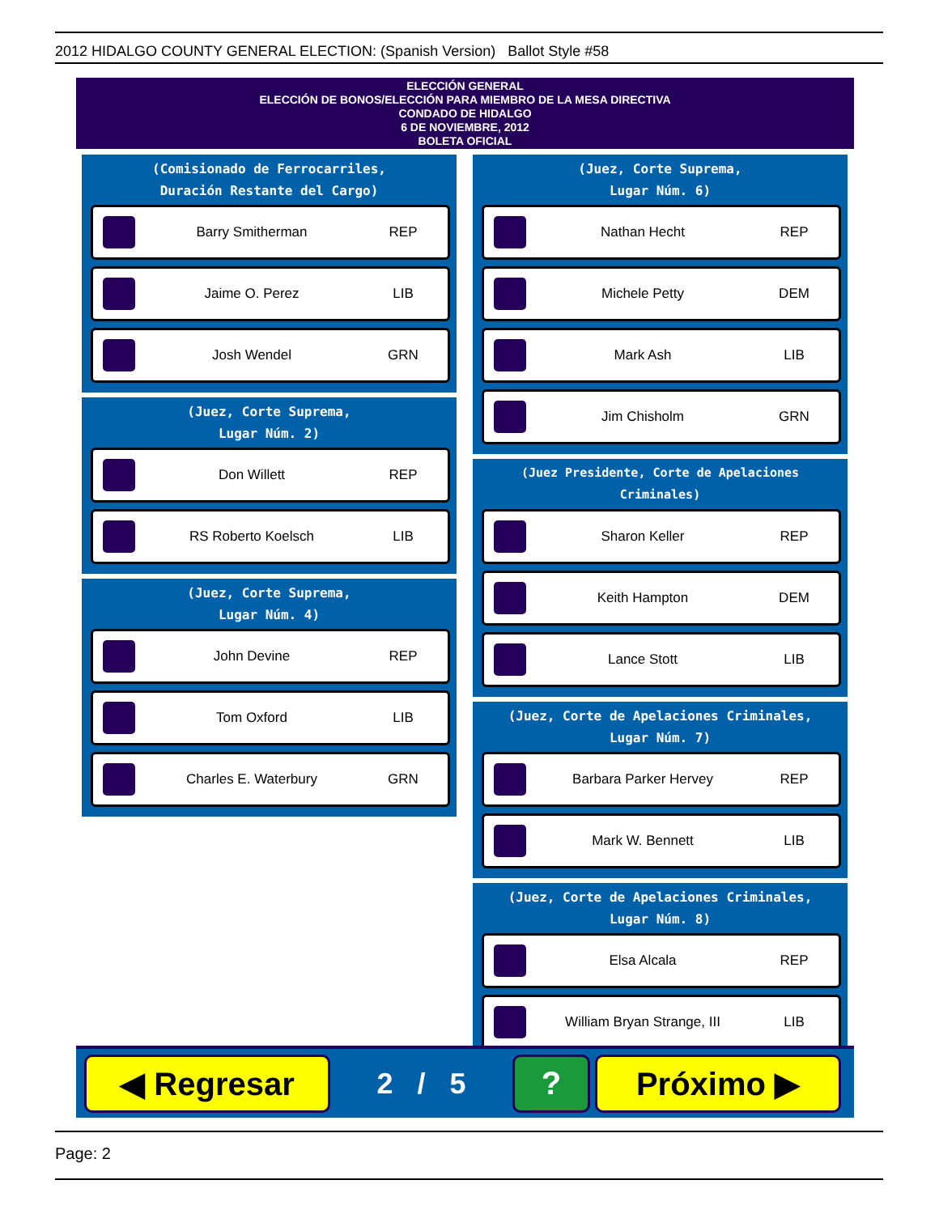2012 HIDALGO COUNTY GENERAL ELECTION: (Spanish Version) Ballot Style #58
ELECCIÓN GENERAL
ELECCIÓN DE BONOS/ELECCIÓN PARA MIEMBRO DE LA MESA DIRECTIVA
CONDADO DE HIDALGO
6 DE NOVIEMBRE, 2012
BOLETA OFICIAL
(Comisionado de Ferrocarriles,
Duración Restante del Cargo)
Barry Smitherman REP
Jaime O. Perez LIB
Josh Wendel GRN
(Juez, Corte Suprema,
Lugar Núm. 2)
Don Willett REP
RS Roberto Koelsch LIB
(Juez, Corte Suprema,
Lugar Núm. 4)
John Devine REP
Tom Oxford LIB
Charles E. Waterbury GRN
(Juez, Corte Suprema,
Lugar Núm. 6)
Nathan Hecht REP
Michele Petty DEM
Mark Ash LIB
Jim Chisholm GRN
(Juez Presidente, Corte de Apelaciones Criminales)
Sharon Keller REP
Keith Hampton DEM
Lance Stott LIB
(Juez, Corte de Apelaciones Criminales,
Lugar Núm. 7)
Barbara Parker Hervey REP
Mark W. Bennett LIB
(Juez, Corte de Apelaciones Criminales,
Lugar Núm. 8)
Elsa Alcala REP
William Bryan Strange, III LIB
◀ Regresar
2 / 5
? Próximo ▶
Page: 2